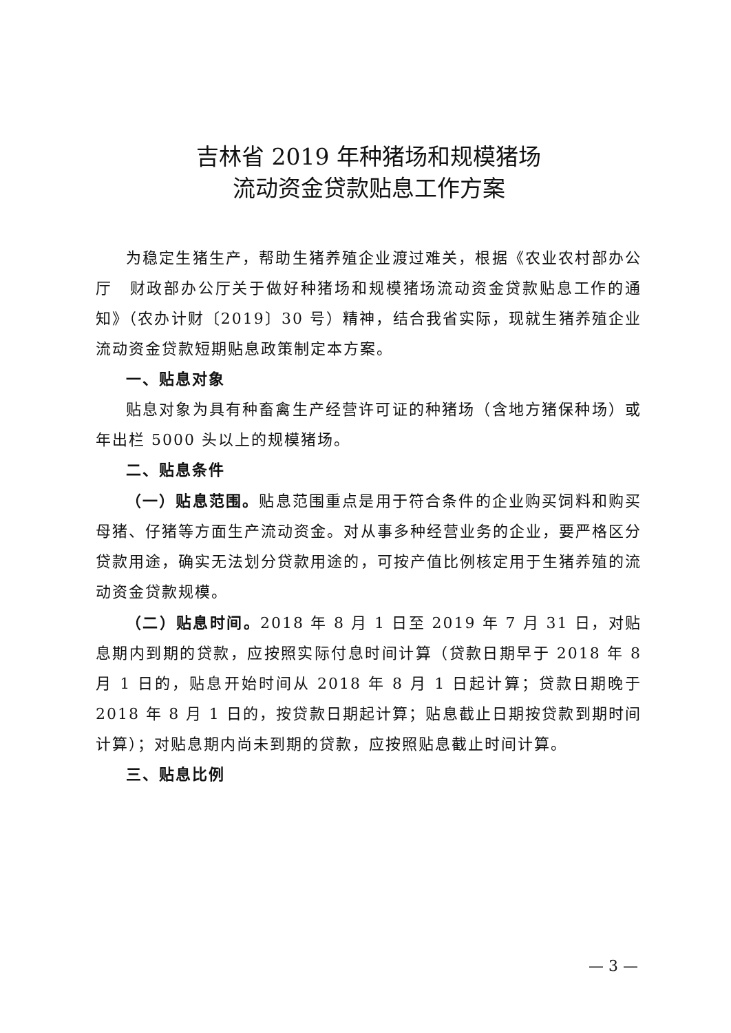吉林省 2019 年种猪场和规模猪场
流动资金贷款贴息工作方案
为稳定生猪生产，帮助生猪养殖企业渡过难关，根据《农业农村部办公厅　财政部办公厅关于做好种猪场和规模猪场流动资金贷款贴息工作的通知》（农办计财〔2019〕30 号）精神，结合我省实际，现就生猪养殖企业流动资金贷款短期贴息政策制定本方案。
一、贴息对象
贴息对象为具有种畜禽生产经营许可证的种猪场（含地方猪保种场）或年出栏 5000 头以上的规模猪场。
二、贴息条件
（一）贴息范围。贴息范围重点是用于符合条件的企业购买饲料和购买母猪、仔猪等方面生产流动资金。对从事多种经营业务的企业，要严格区分贷款用途，确实无法划分贷款用途的，可按产值比例核定用于生猪养殖的流动资金贷款规模。
（二）贴息时间。2018 年 8 月 1 日至 2019 年 7 月 31 日，对贴息期内到期的贷款，应按照实际付息时间计算（贷款日期早于 2018 年 8 月 1 日的，贴息开始时间从 2018 年 8 月 1 日起计算；贷款日期晚于 2018 年 8 月 1 日的，按贷款日期起计算；贴息截止日期按贷款到期时间计算）；对贴息期内尚未到期的贷款，应按照贴息截止时间计算。
三、贴息比例
— 3 —